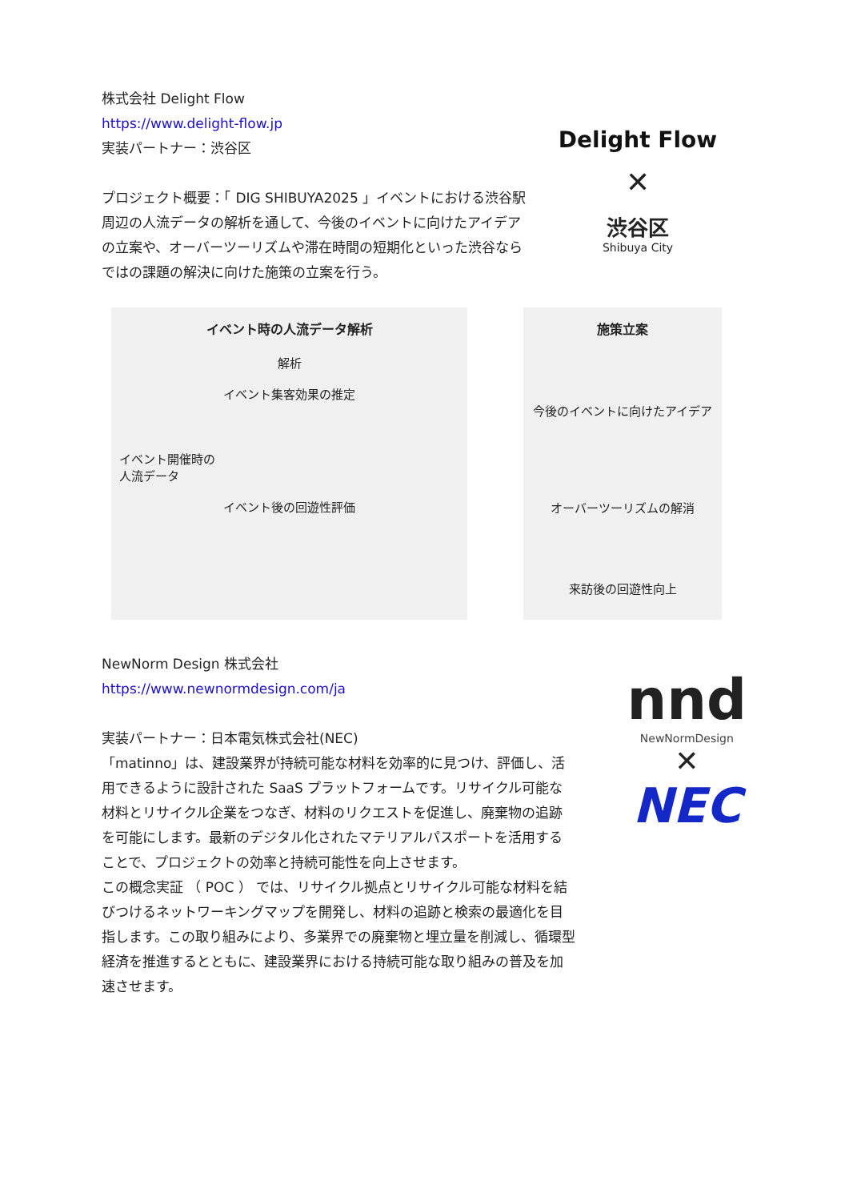株式会社 Delight Flow
https://www.delight-flow.jp
実装パートナー：渋谷区
プロジェクト概要：「 DIG SHIBUYA2025 」イベントにおける渋谷駅周辺の人流データの解析を通して、今後のイベントに向けたアイデアの立案や、オーバーツーリズムや滞在時間の短期化といった渋谷ならではの課題の解決に向けた施策の立案を行う。
Delight Flow
✕
渋谷区
Shibuya City
イベント時の人流データ解析
解析
イベント集客効果の推定
イベント開催時の
人流データ
イベント後の回遊性評価
施策立案
今後のイベントに向けたアイデア
オーバーツーリズムの解消
来訪後の回遊性向上
NewNorm Design 株式会社
https://www.newnormdesign.com/ja
実装パートナー：日本電気株式会社(NEC)
「matinno」は、建設業界が持続可能な材料を効率的に見つけ、評価し、活用できるように設計された SaaS プラットフォームです。リサイクル可能な材料とリサイクル企業をつなぎ、材料のリクエストを促進し、廃棄物の追跡を可能にします。最新のデジタル化されたマテリアルパスポートを活用することで、プロジェクトの効率と持続可能性を向上させます。
この概念実証 （ POC ） では、リサイクル拠点とリサイクル可能な材料を結びつけるネットワーキングマップを開発し、材料の追跡と検索の最適化を目指します。この取り組みにより、多業界での廃棄物と埋立量を削減し、循環型経済を推進するとともに、建設業界における持続可能な取り組みの普及を加速させます。
nnd
NewNormDesign
✕
NEC